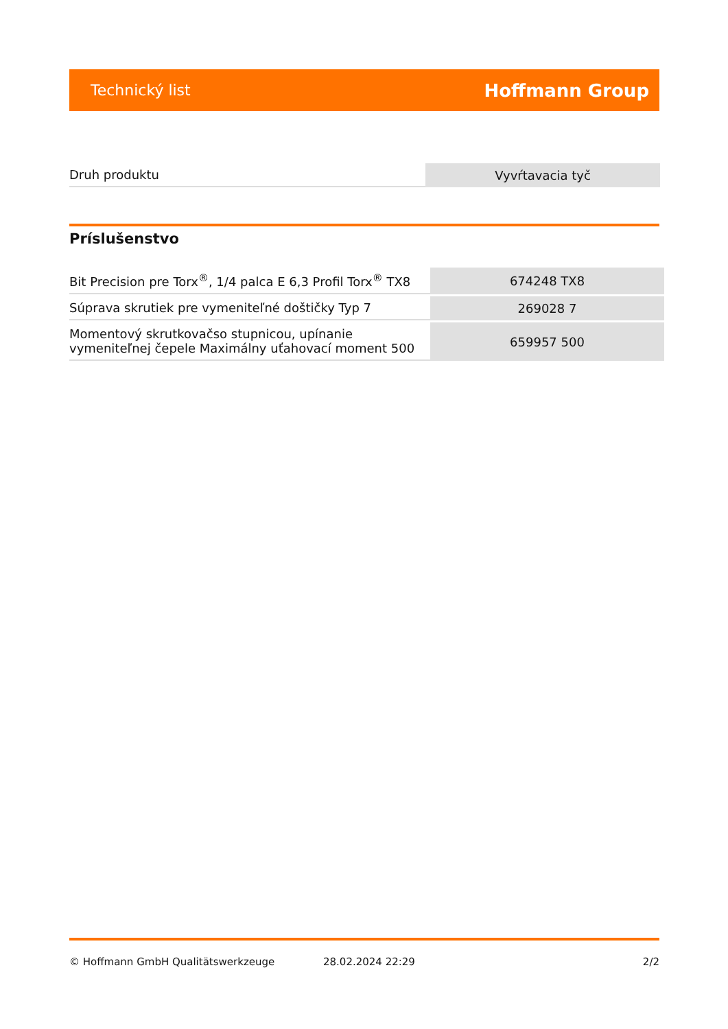Technický list Hoffmann Group
| Druh produktu | Vyvŕtavacia tyč |
Príslušenstvo
| Bit Precision pre Torx<sup>®</sup>, 1/4 palca E 6,3 Profil Torx<sup>®</sup> TX8 | 674248 TX8 |
| Súprava skrutiek pre vymeniteľné doštičky Typ 7 | 269028 7 |
| Momentový skrutkovačso stupnicou, upínanie vymeniteľnej čepele Maximálny uťahovací moment 500 | 659957 500 |
© Hoffmann GmbH Qualitätswerkzeuge 28.02.2024 22:29 2/2